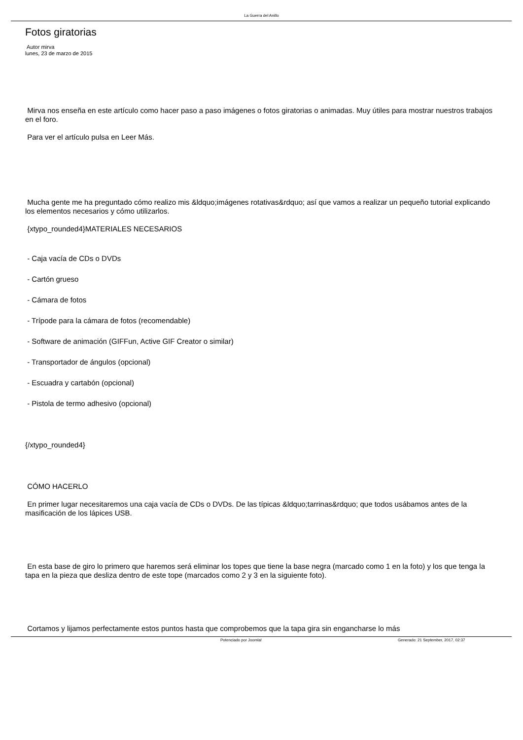La Guerra del Anillo
Fotos giratorias
Autor mirva
lunes, 23 de marzo de 2015
Mirva nos enseña en este artículo como hacer paso a paso imágenes o fotos giratorias o animadas. Muy útiles para mostrar nuestros trabajos en el foro.
Para ver el artículo pulsa en Leer Más.
Mucha gente me ha preguntado cómo realizo mis &ldquo;imágenes rotativas&rdquo; así que vamos a realizar un pequeño tutorial explicando los elementos necesarios y cómo utilizarlos.
{xtypo_rounded4}MATERIALES NECESARIOS
- Caja vacía de CDs o DVDs
- Cartón grueso
- Cámara de fotos
- Trípode para la cámara de fotos (recomendable)
- Software de animación (GIFFun, Active GIF Creator o similar)
- Transportador de ángulos (opcional)
- Escuadra y cartabón (opcional)
- Pistola de termo adhesivo (opcional)
{/xtypo_rounded4}
CÓMO HACERLO
En primer lugar necesitaremos una caja vacía de CDs o DVDs. De las típicas &ldquo;tarrinas&rdquo; que todos usábamos antes de la masificación de los lápices USB.
En esta base de giro lo primero que haremos será eliminar los topes que tiene la base negra (marcado como 1 en la foto) y los que tenga la tapa en la pieza que desliza dentro de este tope (marcados como 2 y 3 en la siguiente foto).
Cortamos y lijamos perfectamente estos puntos hasta que comprobemos que la tapa gira sin engancharse lo más
Potenciado por Joomla! Generado: 21 September, 2017, 02:37